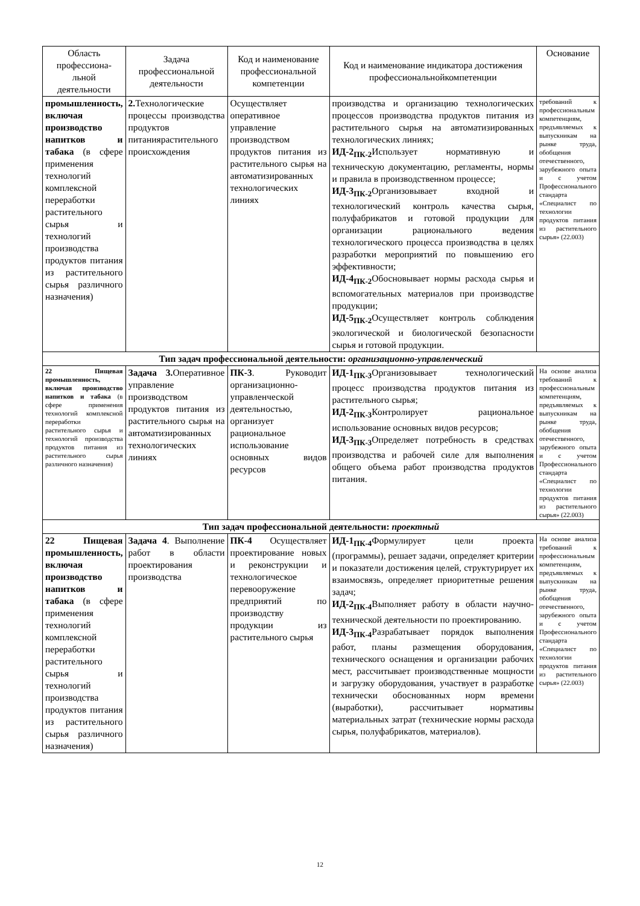| Область профессиона-льной деятельности | Задача профессиональной деятельности | Код и наименование профессиональной компетенции | Код и наименование индикатора достижения профессиональнойкомпетенции | Основание |
| --- | --- | --- | --- | --- |
| промышленность, включая производство напитков и табака (в сфере применения технологий комплексной переработки растительного сырья и технологий производства продуктов питания из растительного сырья различного назначения) | 2. Технологические процессы производства продуктов питаниярастительного происхождения | Осуществляет оперативное управление производством продуктов питания из растительного сырья на автоматизированных технологических линиях | производства и организацию технологических процессов производства продуктов питания из растительного сырья на автоматизированных технологических линиях; ИД-2<sub>ПК-2</sub> Использует нормативную и техническую документацию, регламенты, нормы и правила в производственном процессе; ИД-3<sub>ПК-2</sub> Организовывает входной и технологический контроль качества сырья, полуфабрикатов и готовой продукции для организации рационального ведения технологического процесса производства в целях разработки мероприятий по повышению его эффективности; ИД-4<sub>ПК-2</sub> Обосновывает нормы расхода сырья и вспомогательных материалов при производстве продукции; ИД-5<sub>ПК-2</sub> Осуществляет контроль соблюдения экологической и биологической безопасности сырья и готовой продукции. | требований к профессиональным компетенциям, предъявляемых к выпускникам на рынке труда, обобщения отечественного, зарубежного опыта и с учетом Профессионального стандарта «Специалист по технологии продуктов питания из растительного сырья» (22.003) |
| Тип задач профессиональной деятельности: организационно-управленческий | | | | |
| 22 Пищевая промышленность, включая производство напитков и табака (в сфере применения технологий комплексной переработки растительного сырья и технологий производства продуктов питания из растительного сырья различного назначения) | Задача 3. Оперативное управление производством продуктов питания из растительного сырья на автоматизированных технологических линиях | ПК-3 . Руководит организационно-управленческой деятельностью, организует рациональное использование основных видов ресурсов | ИД-1<sub>ПК-3</sub> Организовывает технологический процесс производства продуктов питания из растительного сырья; ИД-2<sub>ПК-3</sub> Контролирует рациональное использование основных видов ресурсов; ИД-3<sub>ПК-3</sub> Определяет потребность в средствах производства и рабочей силе для выполнения общего объема работ производства продуктов питания. | На основе анализа требований к профессиональным компетенциям, предъявляемых к выпускникам на рынке труда, обобщения отечественного, зарубежного опыта и с учетом Профессионального стандарта «Специалист по технологии продуктов питания из растительного сырья» (22.003) |
| Тип задач профессиональной деятельности: проектный | | | | |
| 22 Пищевая промышленность, включая производство напитков и табака (в сфере применения технологий комплексной переработки растительного сырья и технологий производства продуктов питания из растительного сырья различного назначения) | Задача 4 . Выполнение работ в области проектирования производства | ПК-4 Осуществляет проектирование новых и реконструкции и технологическое перевооружение предприятий по производству продукции из растительного сырья | ИД-1<sub>ПК-4</sub> Формулирует цели проекта (программы), решает задачи, определяет критерии и показатели достижения целей, структурирует их взаимосвязь, определяет приоритетные решения задач; ИД-2<sub>ПК-4</sub> Выполняет работу в области научно-технической деятельности по проектированию. ИД-3<sub>ПК-4</sub> Разрабатывает порядок выполнения работ, планы размещения оборудования, технического оснащения и организации рабочих мест, рассчитывает производственные мощности и загрузку оборудования, участвует в разработке технически обоснованных норм времени (выработки), рассчитывает нормативы материальных затрат (технические нормы расхода сырья, полуфабрикатов, материалов). | На основе анализа требований к профессиональным компетенциям, предъявляемых к выпускникам на рынке труда, обобщения отечественного, зарубежного опыта и с учетом Профессионального стандарта «Специалист по технологии продуктов питания из растительного сырья» (22.003) |
12